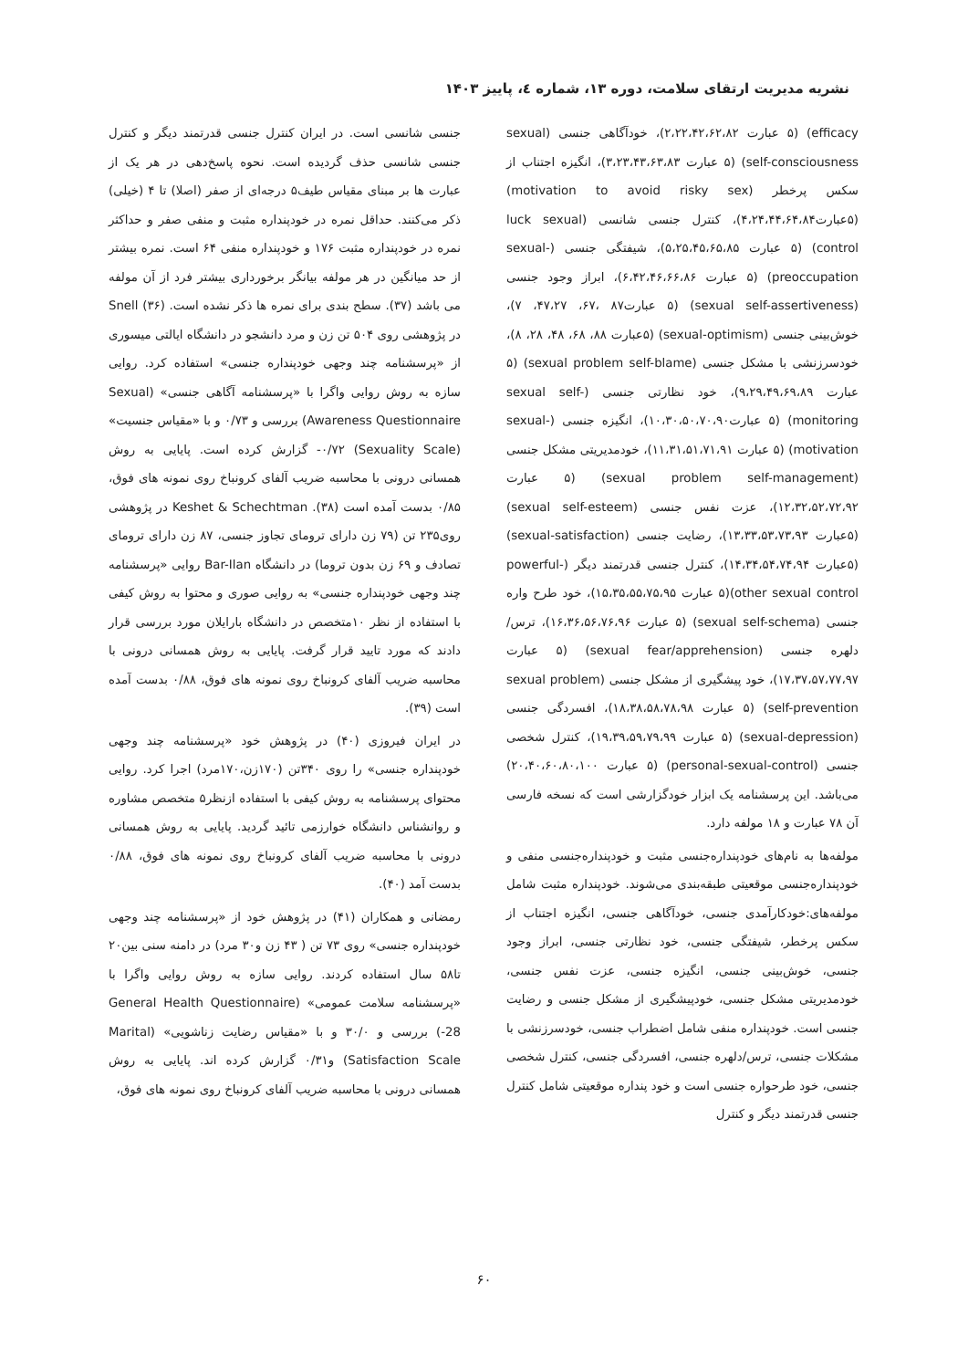نشریه مدیریت ارتقای سلامت، دوره ۱۳، شماره ٤، پاییز ۱۴۰۳
efficacy) (۵ عبارت ۲،۲۲،۴۲،۶۲،۸۲)، خودآگاهی جنسی (sexual self-consciousness) (۵ عبارت ۳،۲۳،۴۳،۶۳،۸۳)، انگیزه اجتناب از سکس پرخطر (motivation to avoid risky sex) (۵عبارت۴،۲۴،۴۴،۶۴،۸۴)، کنترل جنسی شانسی (luck sexual control) (۵ عبارت ۵،۲۵،۴۵،۶۵،۸۵)، شیفتگی جنسی (sexual-preoccupation) (۵ عبارت ۶،۴۲،۴۶،۶۶،۸۶)، ابراز وجود جنسی (sexual self-assertiveness) (۵ عبارت۸۷ ،۶۷، ۴۷،۲۷، ۷)، خوش‌بینی جنسی (sexual-optimism) (۵عبارت ۸۸، ۶۸، ۴۸، ۲۸، ۸)، خودسرزنشی با مشکل جنسی (sexual problem self-blame) (۵ عبارت ۹،۲۹،۴۹،۶۹،۸۹)، خود نظارتی جنسی (sexual self-monitoring) (۵ عبارت۱۰،۳۰،۵۰،۷۰،۹۰)، انگیزه جنسی (sexual-motivation) (۵ عبارت ۱۱،۳۱،۵۱،۷۱،۹۱)، خودمدیریتی مشکل جنسی (sexual problem self-management) (۵ عبارت ۱۲،۳۲،۵۲،۷۲،۹۲)، عزت نفس جنسی (sexual self-esteem) (۵عبارت ۱۳،۳۳،۵۳،۷۳،۹۳)، رضایت جنسی (sexual-satisfaction) (۵عبارت ۱۴،۳۴،۵۴،۷۴،۹۴)، کنترل جنسی قدرتمند دیگر (powerful-other sexual control)(۵ عبارت ۱۵،۳۵،۵۵،۷۵،۹۵)، خود طرح واره جنسی (sexual self-schema) (۵ عبارت ۱۶،۳۶،۵۶،۷۶،۹۶)، ترس/دلهره جنسی (sexual fear/apprehension) (۵ عبارت ۱۷،۳۷،۵۷،۷۷،۹۷)، خود پیشگیری از مشکل جنسی (sexual problem self-prevention) (۵ عبارت ۱۸،۳۸،۵۸،۷۸،۹۸)، افسردگی جنسی (sexual-depression) (۵ عبارت ۱۹،۳۹،۵۹،۷۹،۹۹)، کنترل شخصی جنسی (personal-sexual-control) (۵ عبارت ۲۰،۴۰،۶۰،۸۰،۱۰۰) می‌باشد. این پرسشنامه یک ابزار خودگزارشی است که نسخه فارسی آن ۷۸ عبارت و ۱۸ مولفه دارد.
مولفه‌ها به نام‌های خودپنداره‌جنسی مثبت و خودپنداره‌جنسی منفی و خودپنداره‌جنسی موقعیتی طبقه‌بندی می‌شوند. خودپنداره مثبت شامل مولفه‌های:خودکارآمدی جنسی، خودآگاهی جنسی، انگیزه اجتناب از سکس پرخطر، شیفتگی جنسی، خود نظارتی جنسی، ابراز وجود جنسی، خوش‌بینی جنسی، انگیزه جنسی، عزت نفس جنسی، خودمدیریتی مشکل جنسی، خودپیشگیری از مشکل جنسی و رضایت جنسی است. خودپنداره منفی شامل اضطراب جنسی، خودسرزنشی با مشکلات جنسی، ترس/دلهره جنسی، افسردگی جنسی، کنترل شخصی جنسی، خود طرحواره جنسی است و خود پنداره موقعیتی شامل کنترل جنسی قدرتمند دیگر و کنترل
جنسی شانسی است. در ایران کنترل جنسی قدرتمند دیگر و کنترل جنسی شانسی حذف گردیده است. نحوه پاسخ‌دهی در هر یک از عبارت ها بر مبنای مقیاس طیف۵ درجه‌ای از صفر (اصلا) تا ۴ (خیلی) ذکر می‌کنند. حداقل نمره در خودپنداره مثبت و منفی صفر و حداکثر نمره در خودپنداره مثبت ۱۷۶ و خودپنداره منفی ۶۴ است. نمره بیشتر از حد میانگین در هر مولفه بیانگر برخورداری بیشتر فرد از آن مولفه می باشد (۳۷). سطح بندی برای نمره ها ذکر نشده است. Snell (۳۶) در پژوهشی روی ۵۰۴ تن زن و مرد دانشجو در دانشگاه ایالتی میسوری از «پرسشنامه چند وجهی خودپنداره جنسی» استفاده کرد. روایی سازه به روش روایی واگرا با «پرسشنامه آگاهی جنسی» (Sexual Awareness Questionnaire) بررسی و ۰/۷۳ و با «مقیاس جنسیت» (Sexuality Scale) ۰/۷۲- گزارش کرده است. پایایی به روش همسانی درونی با محاسبه ضریب آلفای کرونباخ روی نمونه های فوق، ۰/۸۵ بدست آمده است (۳۸). Keshet & Schechtman در پژوهشی روی۲۳۵ تن (۷۹ زن دارای ترومای تجاوز جنسی، ۸۷ زن دارای ترومای تصادف و ۶۹ زن بدون تروما) در دانشگاه Bar-Ilan روایی «پرسشنامه چند وجهی خودپنداره جنسی» به روایی صوری و محتوا به روش کیفی با استفاده از نظر ۱۰متخصص در دانشگاه بارایلان مورد بررسی قرار دادند که مورد تایید قرار گرفت. پایایی به روش همسانی درونی با محاسبه ضریب آلفای کرونباخ روی نمونه های فوق، ۰/۸۸ بدست آمده است (۳۹).
در ایران فیروزی (۴۰) در پژوهش خود «پرسشنامه چند وجهی خودپنداره جنسی» را روی ۳۴۰تن (۱۷۰زن،۱۷۰مرد) اجرا کرد. روایی محتوای پرسشنامه به روش کیفی با استفاده ازنظر۵ متخصص مشاوره و روانشناس دانشگاه خوارزمی تائید گردید. پایایی به روش همسانی درونی با محاسبه ضریب آلفای کرونباخ روی نمونه های فوق، ۰/۸۸ بدست آمد (۴۰).
رمضانی و همکاران (۴۱) در پژوهش خود از «پرسشنامه چند وجهی خودپنداره جنسی» روی ۷۳ تن ( ۴۳ زن و۳۰ مرد) در دامنه سنی بین۲۰ تا۵۸ سال استفاده کردند. روایی سازه به روش روایی واگرا با «پرسشنامه سلامت عمومی» (General Health Questionnaire -28) بررسی و ۳۰/۰ و با «مقیاس رضایت زناشویی» (Marital Satisfaction Scale) و۰/۳۱ گزارش کرده اند. پایایی به روش همسانی درونی با محاسبه ضریب آلفای کرونباخ روی نمونه های فوق،
۶۰